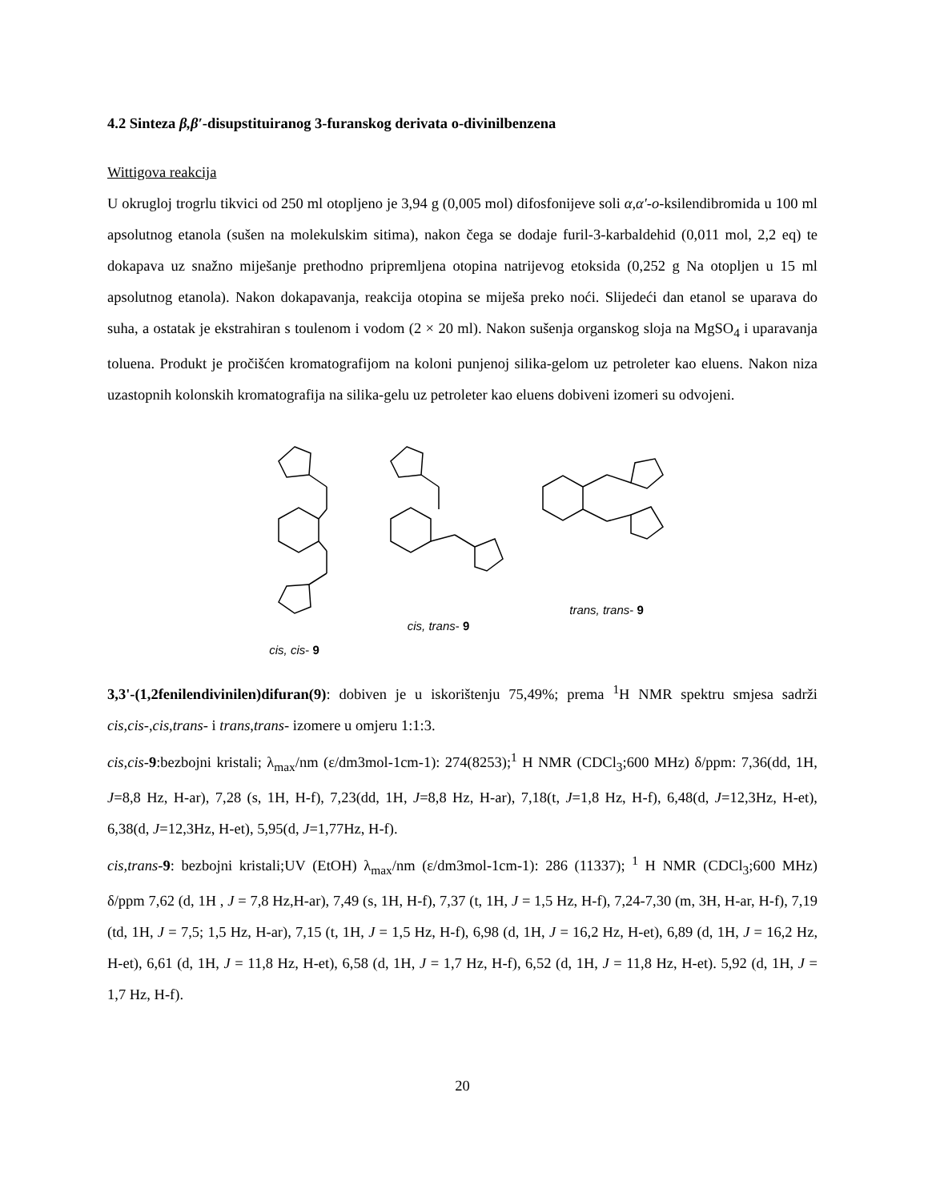4.2 Sinteza β,β′-disupstituiranog 3-furanskog derivata o-divinilbenzena
Wittigova reakcija
U okrugloj trogrlu tikvici od 250 ml otopljeno je 3,94 g (0,005 mol) difosfonijeve soli α,α'-o-ksilendibromida u 100 ml apsolutnog etanola (sušen na molekulskim sitima), nakon čega se dodaje furil-3-karbaldehid (0,011 mol, 2,2 eq) te dokapava uz snažno miješanje prethodno pripremljena otopina natrijevog etoksida (0,252 g Na otopljen u 15 ml apsolutnog etanola). Nakon dokapavanja, reakcija otopina se miješa preko noći. Slijedeći dan etanol se uparava do suha, a ostatak je ekstrahiran s toulenom i vodom (2 × 20 ml). Nakon sušenja organskog sloja na MgSO<sub>4</sub> i uparavanja toluena. Produkt je pročišćen kromatografijom na koloni punjenoj silika-gelom uz petroleter kao eluens. Nakon niza uzastopnih kolonskih kromatografija na silika-gelu uz petroleter kao eluens dobiveni izomeri su odvojeni.
cis, cis- 9
cis, trans- 9
trans, trans- 9
3,3'-(1,2fenilendivinilen)difuran(9): dobiven je u iskorištenju 75,49%; prema <sup>1</sup>H NMR spektru smjesa sadrži cis,cis-,cis,trans- i trans,trans- izomere u omjeru 1:1:3.
cis,cis-9:bezbojni kristali; λ<sub>max</sub>/nm (ε/dm3mol-1cm-1): 274(8253);<sup>1</sup> H NMR (CDCl<sub>3</sub>;600 MHz) δ/ppm: 7,36(dd, 1H, J=8,8 Hz, H-ar), 7,28 (s, 1H, H-f), 7,23(dd, 1H, J=8,8 Hz, H-ar), 7,18(t, J=1,8 Hz, H-f), 6,48(d, J=12,3Hz, H-et), 6,38(d, J=12,3Hz, H-et), 5,95(d, J=1,77Hz, H-f).
cis,trans-9: bezbojni kristali;UV (EtOH) λ<sub>max</sub>/nm (ε/dm3mol-1cm-1): 286 (11337); <sup>1</sup> H NMR (CDCl<sub>3</sub>;600 MHz) δ/ppm 7,62 (d, 1H , J = 7,8 Hz,H-ar), 7,49 (s, 1H, H-f), 7,37 (t, 1H, J = 1,5 Hz, H-f), 7,24-7,30 (m, 3H, H-ar, H-f), 7,19 (td, 1H, J = 7,5; 1,5 Hz, H-ar), 7,15 (t, 1H, J = 1,5 Hz, H-f), 6,98 (d, 1H, J = 16,2 Hz, H-et), 6,89 (d, 1H, J = 16,2 Hz, H-et), 6,61 (d, 1H, J = 11,8 Hz, H-et), 6,58 (d, 1H, J = 1,7 Hz, H-f), 6,52 (d, 1H, J = 11,8 Hz, H-et). 5,92 (d, 1H, J = 1,7 Hz, H-f).
20